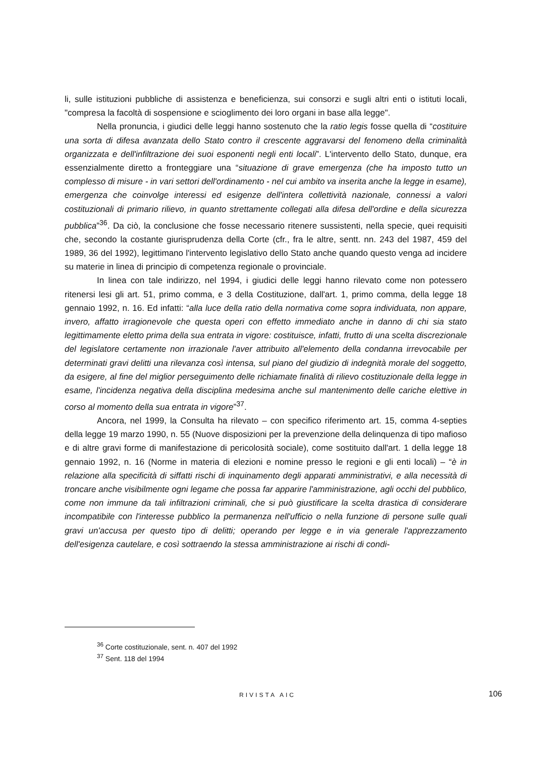li, sulle istituzioni pubbliche di assistenza e beneficienza, sui consorzi e sugli altri enti o istituti locali, "compresa la facoltà di sospensione e scioglimento dei loro organi in base alla legge".
Nella pronuncia, i giudici delle leggi hanno sostenuto che la ratio legis fosse quella di “costituire una sorta di difesa avanzata dello Stato contro il crescente aggravarsi del fenomeno della criminalità organizzata e dell'infiltrazione dei suoi esponenti negli enti locali”. L'intervento dello Stato, dunque, era essenzialmente diretto a fronteggiare una “situazione di grave emergenza (che ha imposto tutto un complesso di misure - in vari settori dell'ordinamento - nel cui ambito va inserita anche la legge in esame), emergenza che coinvolge interessi ed esigenze dell'intera collettività nazionale, connessi a valori costituzionali di primario rilievo, in quanto strettamente collegati alla difesa dell'ordine e della sicurezza pubblica”<sup>36</sup>. Da ciò, la conclusione che fosse necessario ritenere sussistenti, nella specie, quei requisiti che, secondo la costante giurisprudenza della Corte (cfr., fra le altre, sentt. nn. 243 del 1987, 459 del 1989, 36 del 1992), legittimano l'intervento legislativo dello Stato anche quando questo venga ad incidere su materie in linea di principio di competenza regionale o provinciale.
In linea con tale indirizzo, nel 1994, i giudici delle leggi hanno rilevato come non potessero ritenersi lesi gli art. 51, primo comma, e 3 della Costituzione, dall'art. 1, primo comma, della legge 18 gennaio 1992, n. 16. Ed infatti: “alla luce della ratio della normativa come sopra individuata, non appare, invero, affatto irragionevole che questa operi con effetto immediato anche in danno di chi sia stato legittimamente eletto prima della sua entrata in vigore: costituisce, infatti, frutto di una scelta discrezionale del legislatore certamente non irrazionale l'aver attribuito all'elemento della condanna irrevocabile per determinati gravi delitti una rilevanza così intensa, sul piano del giudizio di indegnità morale del soggetto, da esigere, al fine del miglior perseguimento delle richiamate finalità di rilievo costituzionale della legge in esame, l'incidenza negativa della disciplina medesima anche sul mantenimento delle cariche elettive in corso al momento della sua entrata in vigore”<sup>37</sup>.
Ancora, nel 1999, la Consulta ha rilevato – con specifico riferimento art. 15, comma 4-septies della legge 19 marzo 1990, n. 55 (Nuove disposizioni per la prevenzione della delinquenza di tipo mafioso e di altre gravi forme di manifestazione di pericolosità sociale), come sostituito dall'art. 1 della legge 18 gennaio 1992, n. 16 (Norme in materia di elezioni e nomine presso le regioni e gli enti locali) – “è in relazione alla specificità di siffatti rischi di inquinamento degli apparati amministrativi, e alla necessità di troncare anche visibilmente ogni legame che possa far apparire l'amministrazione, agli occhi del pubblico, come non immune da tali infiltrazioni criminali, che si può giustificare la scelta drastica di considerare incompatibile con l'interesse pubblico la permanenza nell'ufficio o nella funzione di persone sulle quali gravi un'accusa per questo tipo di delitti; operando per legge e in via generale l'apprezzamento dell'esigenza cautelare, e così sottraendo la stessa amministrazione ai rischi di condi-
<sup>36</sup> Corte costituzionale, sent. n. 407 del 1992
<sup>37</sup> Sent. 118 del 1994
RIVISTA AIC 106